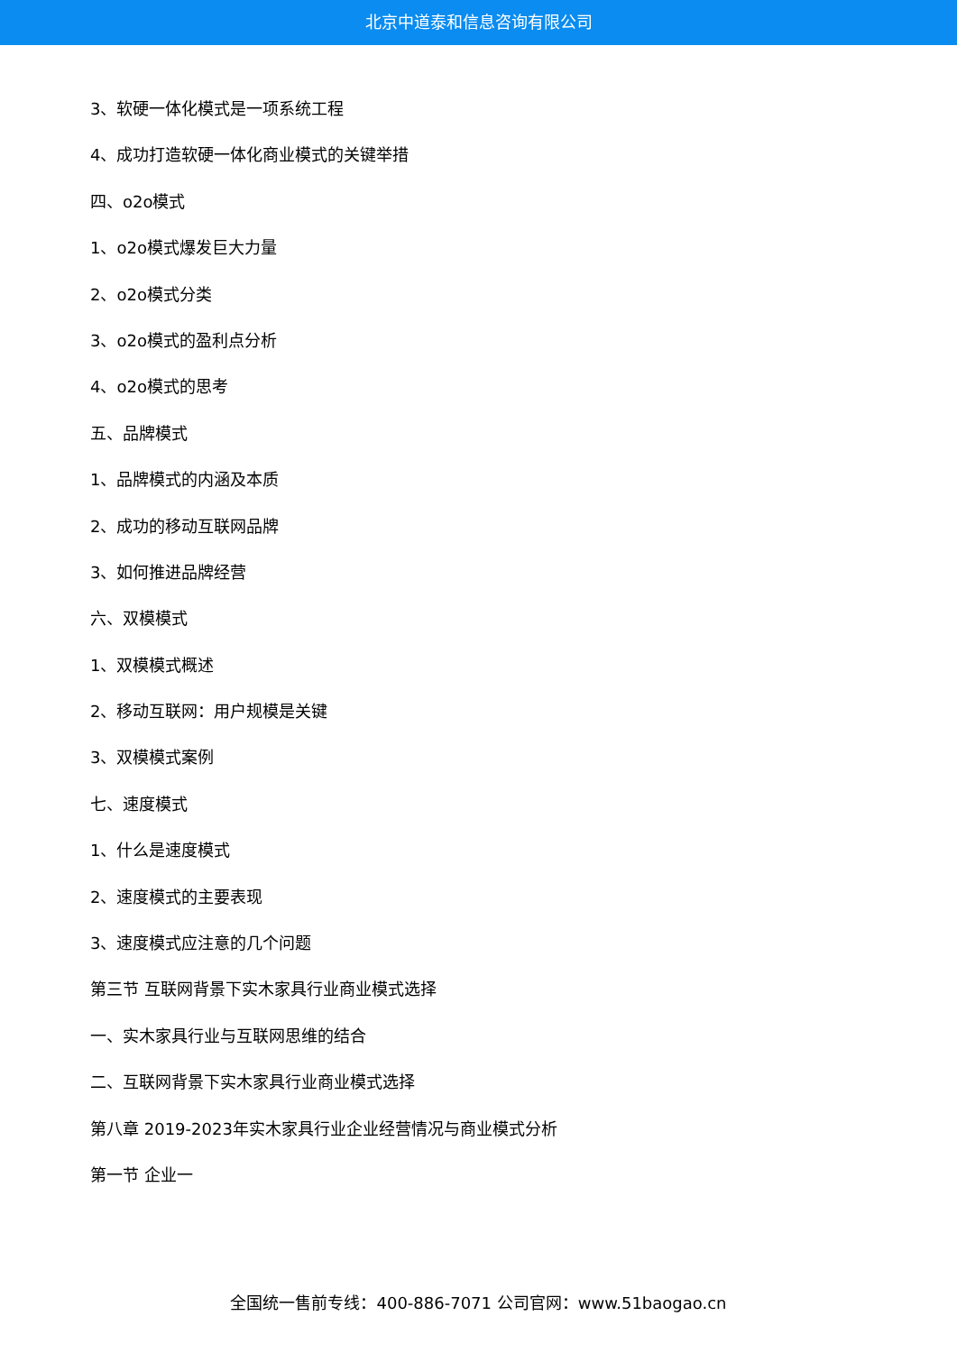北京中道泰和信息咨询有限公司
3、软硬一体化模式是一项系统工程
4、成功打造软硬一体化商业模式的关键举措
四、o2o模式
1、o2o模式爆发巨大力量
2、o2o模式分类
3、o2o模式的盈利点分析
4、o2o模式的思考
五、品牌模式
1、品牌模式的内涵及本质
2、成功的移动互联网品牌
3、如何推进品牌经营
六、双模模式
1、双模模式概述
2、移动互联网：用户规模是关键
3、双模模式案例
七、速度模式
1、什么是速度模式
2、速度模式的主要表现
3、速度模式应注意的几个问题
第三节 互联网背景下实木家具行业商业模式选择
一、实木家具行业与互联网思维的结合
二、互联网背景下实木家具行业商业模式选择
第八章 2019-2023年实木家具行业企业经营情况与商业模式分析
第一节 企业一
全国统一售前专线：400-886-7071 公司官网：www.51baogao.cn